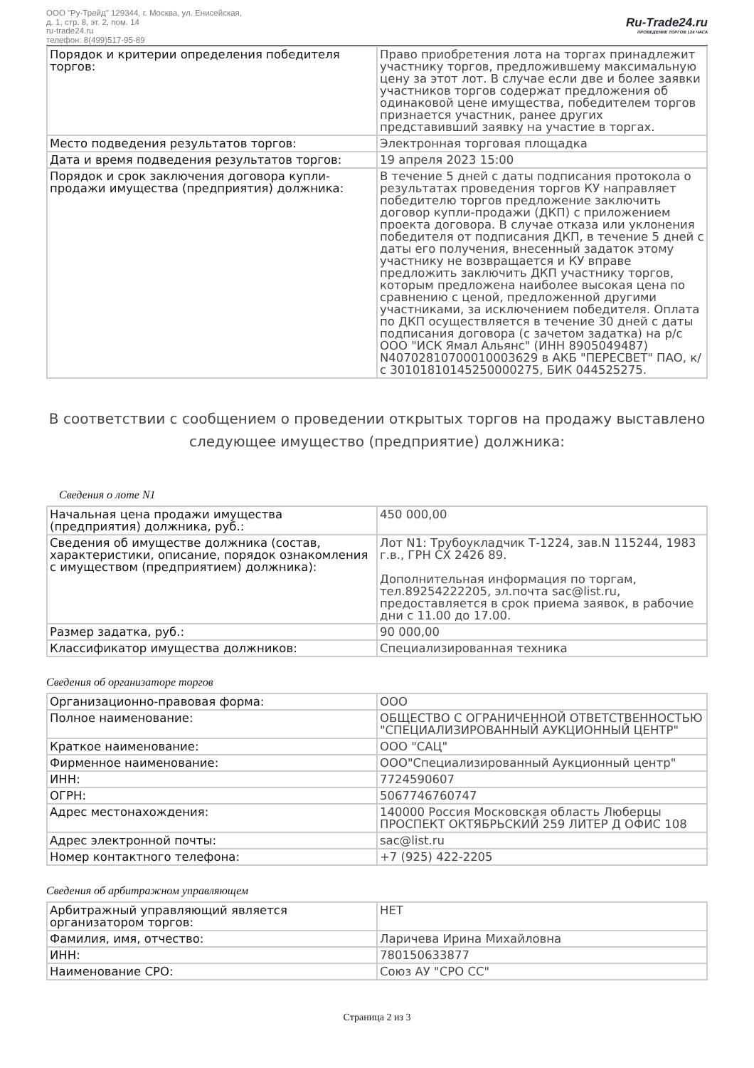ООО "Ру-Трейд" 129344, г. Москва, ул. Енисейская,
д. 1, стр. 8, эт. 2, пом. 14
ru-trade24.ru
телефон: 8(499)517-95-89
Ru-Trade24.ru
ПРОВЕДЕНИЕ ТОРГОВ | 24 ЧАСА
| Порядок и критерии определения победителя торгов: | Право приобретения лота на торгах принадлежит участнику торгов, предложившему максимальную цену за этот лот. В случае если две и более заявки участников торгов содержат предложения об одинаковой цене имущества, победителем торгов признается участник, ранее других представивший заявку на участие в торгах. |
| Место подведения результатов торгов: | Электронная торговая площадка |
| Дата и время подведения результатов торгов: | 19 апреля 2023 15:00 |
| Порядок и срок заключения договора купли-продажи имущества (предприятия) должника: | В течение 5 дней с даты подписания протокола о результатах проведения торгов КУ направляет победителю торгов предложение заключить договор купли-продажи (ДКП) с приложением проекта договора. В случае отказа или уклонения победителя от подписания ДКП, в течение 5 дней с даты его получения, внесенный задаток этому участнику не возвращается и КУ вправе предложить заключить ДКП участнику торгов, которым предложена наиболее высокая цена по сравнению с ценой, предложенной другими участниками, за исключением победителя. Оплата по ДКП осуществляется в течение 30 дней с даты подписания договора (с зачетом задатка) на р/с ООО "ИСК Ямал Альянс" (ИНН 8905049487) N40702810700010003629 в АКБ "ПЕРЕСВЕТ" ПАО, к/с 30101810145250000275, БИК 044525275. |
В соответствии с сообщением о проведении открытых торгов на продажу выставлено следующее имущество (предприятие) должника:
Сведения о лоте N1
| Начальная цена продажи имущества (предприятия) должника, руб.: | 450 000,00 |
| Сведения об имуществе должника (состав, характеристики, описание, порядок ознакомления с имуществом (предприятием) должника): | Лот N1: Трубоукладчик Т-1224, зав.N 115244, 1983 г.в., ГРН СХ 2426 89. Дополнительная информация по торгам, тел.89254222205, эл.почта sac@list.ru, предоставляется в срок приема заявок, в рабочие дни с 11.00 до 17.00. |
| Размер задатка, руб.: | 90 000,00 |
| Классификатор имущества должников: | Специализированная техника |
Сведения об организаторе торгов
| Организационно-правовая форма: | ООО |
| Полное наименование: | ОБЩЕСТВО С ОГРАНИЧЕННОЙ ОТВЕТСТВЕННОСТЬЮ "СПЕЦИАЛИЗИРОВАННЫЙ АУКЦИОННЫЙ ЦЕНТР" |
| Краткое наименование: | ООО "САЦ" |
| Фирменное наименование: | ООО"Специализированный Аукционный центр" |
| ИНН: | 7724590607 |
| ОГРН: | 5067746760747 |
| Адрес местонахождения: | 140000 Россия Московская область Люберцы ПРОСПЕКТ ОКТЯБРЬСКИЙ 259 ЛИТЕР Д ОФИС 108 |
| Адрес электронной почты: | sac@list.ru |
| Номер контактного телефона: | +7 (925) 422-2205 |
Сведения об арбитражном управляющем
| Арбитражный управляющий является организатором торгов: | НЕТ |
| Фамилия, имя, отчество: | Ларичева Ирина Михайловна |
| ИНН: | 780150633877 |
| Наименование СРО: | Союз АУ "СРО СС" |
Страница 2 из 3